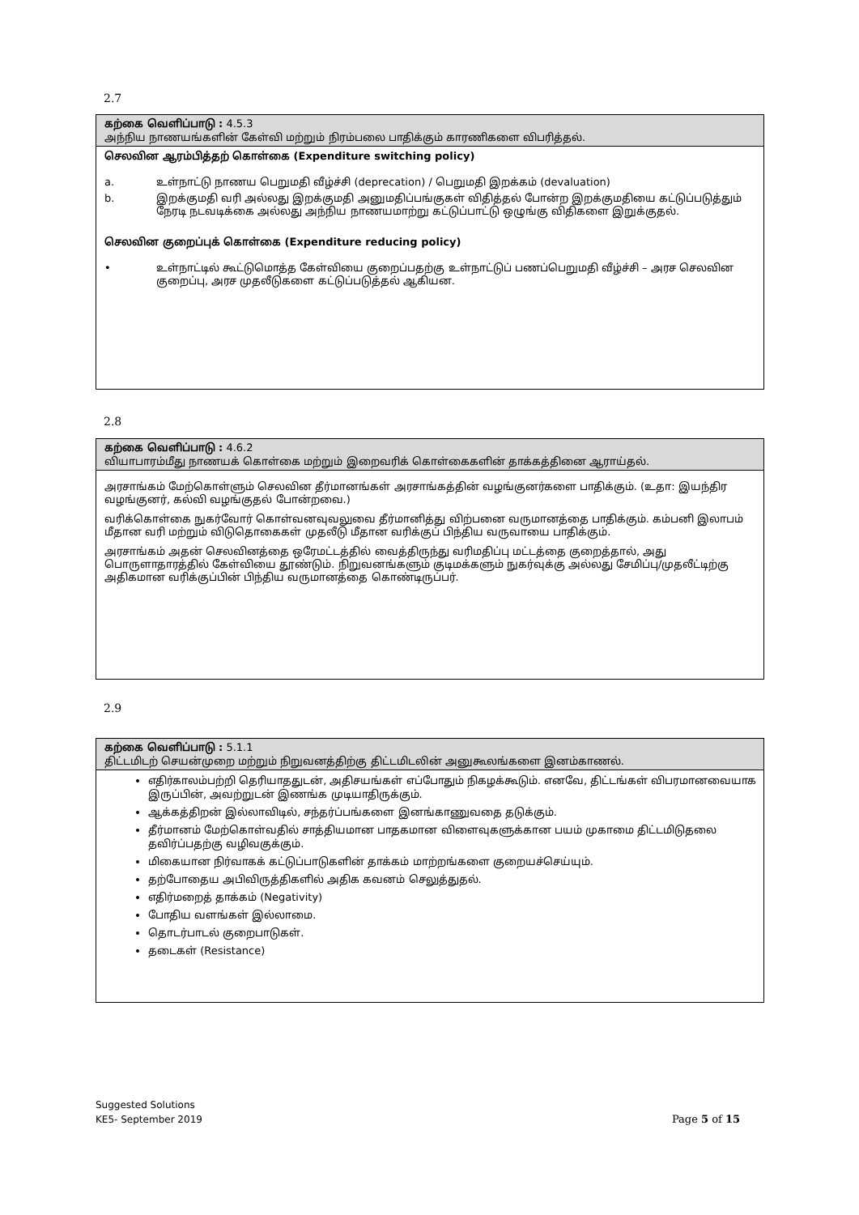2.7
கற்கை வெளிப்பாடு : 4.5.3
அந்நிய நாணயங்களின் கேள்வி மற்றும் நிரம்பலை பாதிக்கும் காரணிகளை விபரித்தல்.
செலவின ஆரம்பித்தற் கொள்கை (Expenditure switching policy)
a. உள்நாட்டு நாணய பெறுமதி வீழ்ச்சி (deprecation) / பெறுமதி இறக்கம் (devaluation)
b. இறக்குமதி வரி அல்லது இறக்குமதி அனுமதிப்பங்குகள் விதித்தல் போன்ற இறக்குமதியை கட்டுப்படுத்தும் நேரடி நடவடிக்கை அல்லது அந்நிய நாணயமாற்று கட்டுப்பாட்டு ஒழுங்கு விதிகளை இறுக்குதல்.
செலவின குறைப்புக் கொள்கை (Expenditure reducing policy)
• உள்நாட்டில் கூட்டுமொத்த கேள்வியை குறைப்பதற்கு உள்நாட்டுப் பணப்பெறுமதி வீழ்ச்சி – அரச செலவின குறைப்பு, அரச முதலீடுகளை கட்டுப்படுத்தல் ஆகியன.
2.8
கற்கை வெளிப்பாடு : 4.6.2
வியாபாரம்மீது நாணயக் கொள்கை மற்றும் இறைவரிக் கொள்கைகளின் தாக்கத்தினை ஆராய்தல்.
அரசாங்கம் மேற்கொள்ளும் செலவின தீர்மானங்கள் அரசாங்கத்தின் வழங்குனர்களை பாதிக்கும். (உதா: இயந்திர வழங்குனர், கல்வி வழங்குதல் போன்றவை.)
வரிக்கொள்கை நுகர்வோர் கொள்வனவுவலுவை தீர்மானித்து விற்பனை வருமானத்தை பாதிக்கும். கம்பனி இலாபம் மீதான வரி மற்றும் விடுதொகைகள் முதலீடு மீதான வரிக்குப் பிந்திய வருவாயை பாதிக்கும்.
அரசாங்கம் அதன் செலவினத்தை ஒரேமட்டத்தில் வைத்திருந்து வரிமதிப்பு மட்டத்தை குறைத்தால், அது பொருளாதாரத்தில் கேள்வியை தூண்டும். நிறுவனங்களும் குடிமக்களும் நுகர்வுக்கு அல்லது சேமிப்பு/முதலீட்டிற்கு அதிகமான வரிக்குப்பின் பிந்திய வருமானத்தை கொண்டிருப்பர்.
2.9
கற்கை வெளிப்பாடு : 5.1.1
திட்டமிடற் செயன்முறை மற்றும் நிறுவனத்திற்கு திட்டமிடலின் அனுகூலங்களை இனம்காணல்.
எதிர்காலம்பற்றி தெரியாததுடன், அதிசயங்கள் எப்போதும் நிகழக்கூடும். எனவே, திட்டங்கள் விபரமானவையாக இருப்பின், அவற்றுடன் இணங்க முடியாதிருக்கும்.
ஆக்கத்திறன் இல்லாவிடில், சந்தர்ப்பங்களை இனங்காணுவதை தடுக்கும்.
தீர்மானம் மேற்கொள்வதில் சாத்தியமான பாதகமான விளைவுகளுக்கான பயம் முகாமை திட்டமிடுதலை தவிர்ப்பதற்கு வழிவகுக்கும்.
மிகையான நிர்வாகக் கட்டுப்பாடுகளின் தாக்கம் மாற்றங்களை குறையச்செய்யும்.
தற்போதைய அபிவிருத்திகளில் அதிக கவனம் செலுத்துதல்.
எதிர்மறைத் தாக்கம் (Negativity)
போதிய வளங்கள் இல்லாமை.
தொடர்பாடல் குறைபாடுகள்.
தடைகள் (Resistance)
Suggested Solutions
KE5- September 2019 Page 5 of 15